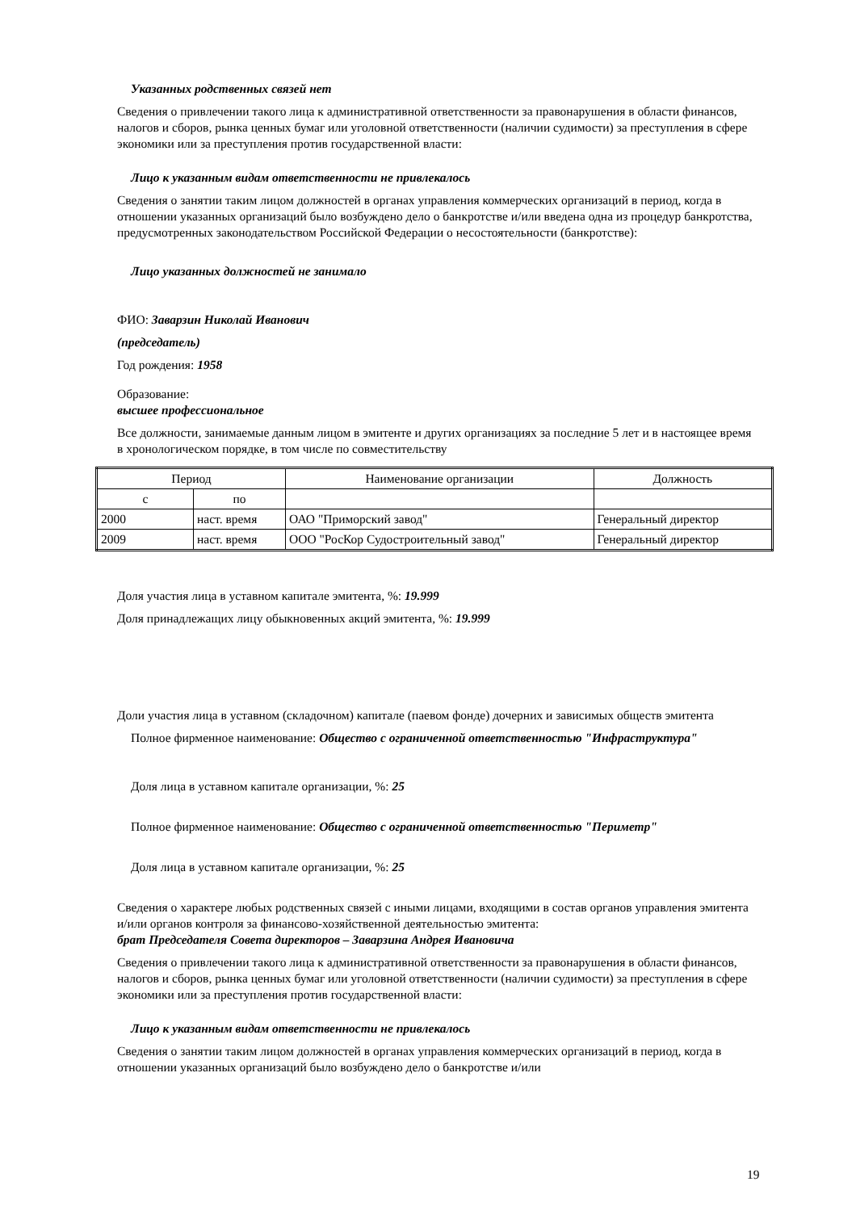Указанных родственных связей нет
Сведения о привлечении такого лица к административной ответственности за правонарушения в области финансов, налогов и сборов, рынка ценных бумаг или уголовной ответственности (наличии судимости) за преступления в сфере экономики или за преступления против государственной власти:
Лицо к указанным видам ответственности не привлекалось
Сведения о занятии таким лицом должностей в органах управления коммерческих организаций в период, когда в отношении указанных организаций было возбуждено дело о банкротстве и/или введена одна из процедур банкротства, предусмотренных законодательством Российской Федерации о несостоятельности (банкротстве):
Лицо указанных должностей не занимало
ФИО: Заварзин Николай Иванович
(председатель)
Год рождения: 1958
Образование:
высшее профессиональное
Все должности, занимаемые данным лицом в эмитенте и других организациях за последние 5 лет и в настоящее время в хронологическом порядке, в том числе по совместительству
| Период | | Наименование организации | Должность |
| с | по | | |
| 2000 | наст. время | ОАО "Приморский завод" | Генеральный директор |
| 2009 | наст. время | ООО "РосКор Судостроительный завод" | Генеральный директор |
Доля участия лица в уставном капитале эмитента, %: 19.999
Доля принадлежащих лицу обыкновенных акций эмитента, %: 19.999
Доли участия лица в уставном (складочном) капитале (паевом фонде) дочерних и зависимых обществ эмитента
Полное фирменное наименование: Общество с ограниченной ответственностью "Инфраструктура"
Доля лица в уставном капитале организации, %: 25
Полное фирменное наименование: Общество с ограниченной ответственностью "Периметр"
Доля лица в уставном капитале организации, %: 25
Сведения о характере любых родственных связей с иными лицами, входящими в состав органов управления эмитента и/или органов контроля за финансово-хозяйственной деятельностью эмитента:
брат Председателя Совета директоров – Заварзина Андрея Ивановича
Сведения о привлечении такого лица к административной ответственности за правонарушения в области финансов, налогов и сборов, рынка ценных бумаг или уголовной ответственности (наличии судимости) за преступления в сфере экономики или за преступления против государственной власти:
Лицо к указанным видам ответственности не привлекалось
Сведения о занятии таким лицом должностей в органах управления коммерческих организаций в период, когда в отношении указанных организаций было возбуждено дело о банкротстве и/или
19